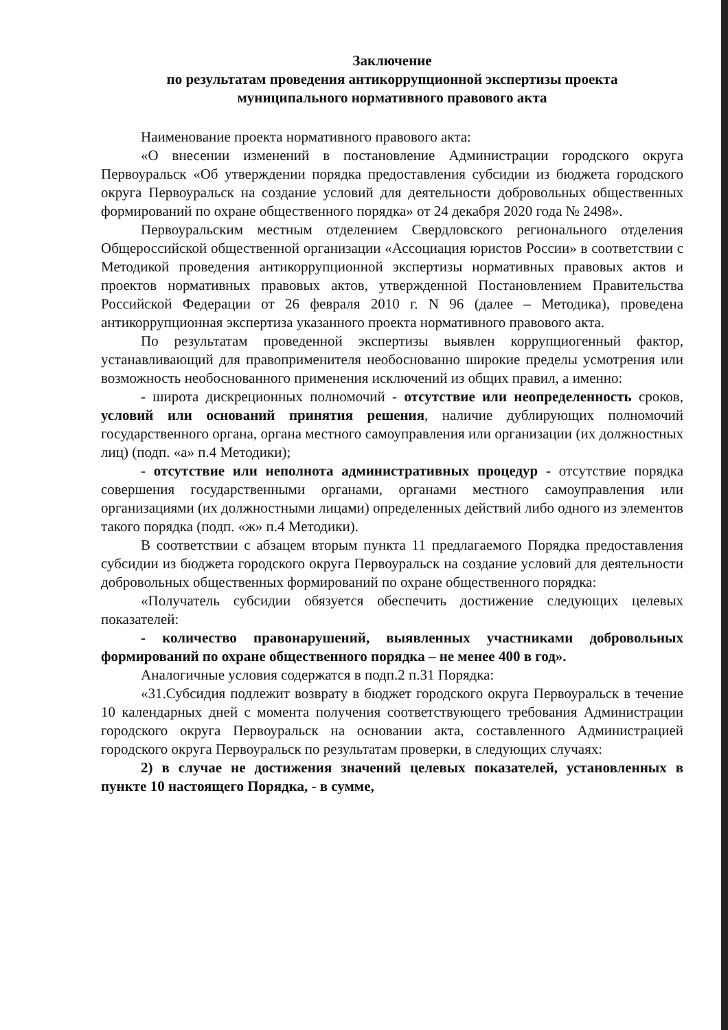Заключение
по результатам проведения антикоррупционной экспертизы проекта
муниципального нормативного правового акта
Наименование проекта нормативного правового акта:
«О внесении изменений в постановление Администрации городского округа Первоуральск «Об утверждении порядка предоставления субсидии из бюджета городского округа Первоуральск на создание условий для деятельности добровольных общественных формирований по охране общественного порядка» от 24 декабря 2020 года № 2498».
Первоуральским местным отделением Свердловского регионального отделения Общероссийской общественной организации «Ассоциация юристов России» в соответствии с Методикой проведения антикоррупционной экспертизы нормативных правовых актов и проектов нормативных правовых актов, утвержденной Постановлением Правительства Российской Федерации от 26 февраля 2010 г. N 96 (далее – Методика), проведена антикоррупционная экспертиза указанного проекта нормативного правового акта.
По результатам проведенной экспертизы выявлен коррупциогенный фактор, устанавливающий для правоприменителя необоснованно широкие пределы усмотрения или возможность необоснованного применения исключений из общих правил, а именно:
- широта дискреционных полномочий - отсутствие или неопределенность сроков, условий или оснований принятия решения, наличие дублирующих полномочий государственного органа, органа местного самоуправления или организации (их должностных лиц) (подп. «а» п.4 Методики);
- отсутствие или неполнота административных процедур - отсутствие порядка совершения государственными органами, органами местного самоуправления или организациями (их должностными лицами) определенных действий либо одного из элементов такого порядка (подп. «ж» п.4 Методики).
В соответствии с абзацем вторым пункта 11 предлагаемого Порядка предоставления субсидии из бюджета городского округа Первоуральск на создание условий для деятельности добровольных общественных формирований по охране общественного порядка:
«Получатель субсидии обязуется обеспечить достижение следующих целевых показателей:
- количество правонарушений, выявленных участниками добровольных формирований по охране общественного порядка – не менее 400 в год».
Аналогичные условия содержатся в подп.2 п.31 Порядка:
«31.Субсидия подлежит возврату в бюджет городского округа Первоуральск в течение 10 календарных дней с момента получения соответствующего требования Администрации городского округа Первоуральск на основании акта, составленного Администрацией городского округа Первоуральск по результатам проверки, в следующих случаях:
2) в случае не достижения значений целевых показателей, установленных в пункте 10 настоящего Порядка, - в сумме,